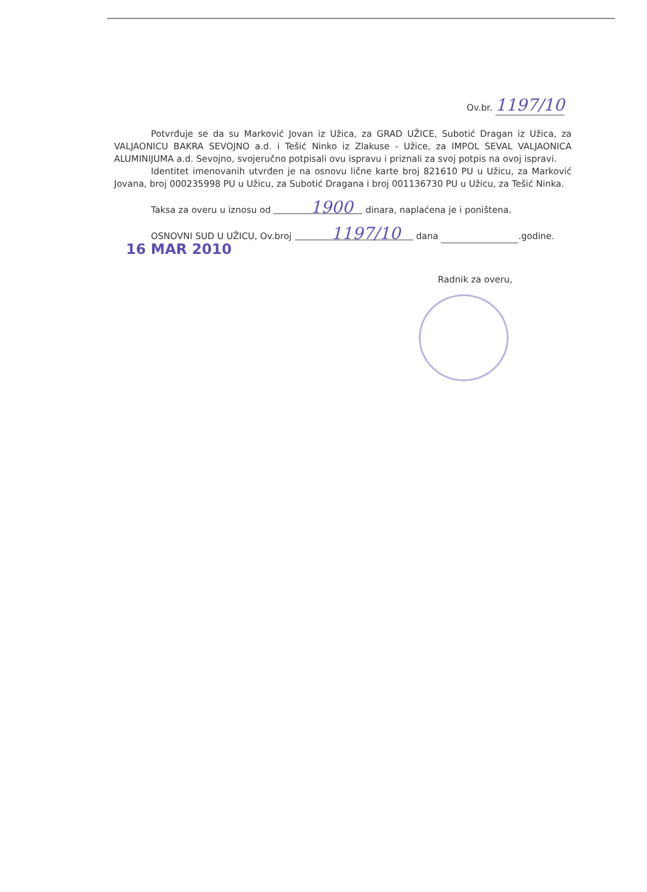Ov.br. 1197/10
Potvrđuje se da su Marković Jovan iz Užica, za GRAD UŽICE, Subotić Dragan iz Užica, za VALJAONICU BAKRA SEVOJNO a.d. i Tešić Ninko iz Zlakuse - Užice, za IMPOL SEVAL VALJAONICA ALUMINIJUMA a.d. Sevojno, svojeručno potpisali ovu ispravu i priznali za svoj potpis na ovoj ispravi.
Identitet imenovanih utvrđen je na osnovu lične karte broj 821610 PU u Užicu, za Marković Jovana, broj 000235998 PU u Užicu, za Subotić Dragana i broj 001136730 PU u Užicu, za Tešić Ninka.
Taksa za overu u iznosu od 1900 dinara, naplaćena je i poništena.
OSNOVNI SUD U UŽICU, Ov.broj 1197/10 dana .godine.
16 MAR 2010
Radnik za overu,